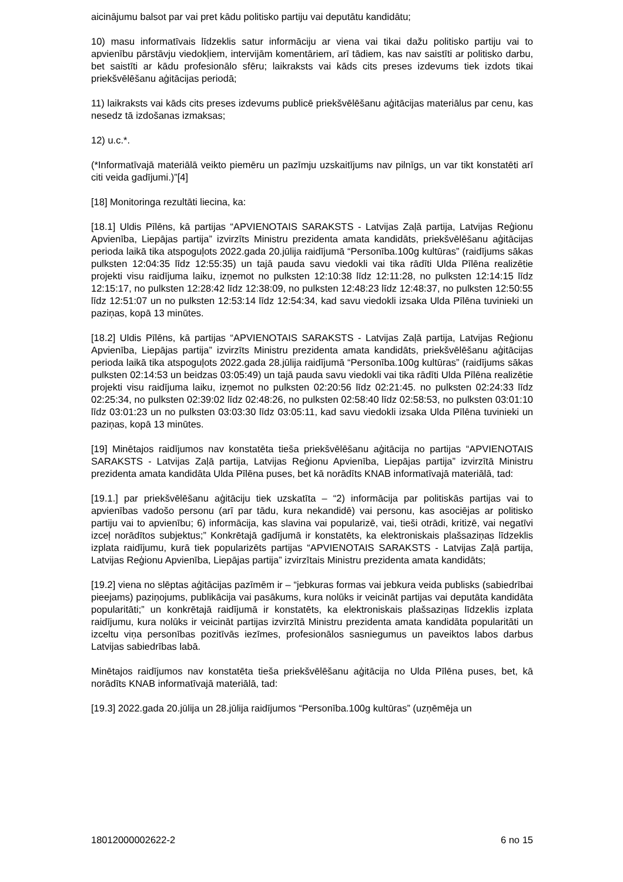aicinājumu balsot par vai pret kādu politisko partiju vai deputātu kandidātu;
10) masu informatīvais līdzeklis satur informāciju ar viena vai tikai dažu politisko partiju vai to apvienību pārstāvju viedokļiem, intervijām komentāriem, arī tādiem, kas nav saistīti ar politisko darbu, bet saistīti ar kādu profesionālo sfēru; laikraksts vai kāds cits preses izdevums tiek izdots tikai priekšvēlēšanu aģitācijas periodā;
11) laikraksts vai kāds cits preses izdevums publicē priekšvēlēšanu aģitācijas materiālus par cenu, kas nesedz tā izdošanas izmaksas;
12) u.c.*.
(*Informatīvajā materiālā veikto piemēru un pazīmju uzskaitījums nav pilnīgs, un var tikt konstatēti arī citi veida gadījumi.)”[4]
[18] Monitoringa rezultāti liecina, ka:
[18.1] Uldis Pīlēns, kā partijas “APVIENOTAIS SARAKSTS - Latvijas Zaļā partija, Latvijas Reģionu Apvienība, Liepājas partija” izvirzīts Ministru prezidenta amata kandidāts, priekšvēlēšanu aģitācijas perioda laikā tika atspoguļots 2022.gada 20.jūlija raidījumā “Personība.100g kultūras” (raidījums sākas pulksten 12:04:35 līdz 12:55:35) un tajā pauda savu viedokli vai tika rādīti Ulda Pīlēna realizētie projekti visu raidījuma laiku, izņemot no pulksten 12:10:38 līdz 12:11:28, no pulksten 12:14:15 līdz 12:15:17, no pulksten 12:28:42 līdz 12:38:09, no pulksten 12:48:23 līdz 12:48:37, no pulksten 12:50:55 līdz 12:51:07 un no pulksten 12:53:14 līdz 12:54:34, kad savu viedokli izsaka Ulda Pīlēna tuvinieki un paziņas, kopā 13 minūtes.
[18.2] Uldis Pīlēns, kā partijas “APVIENOTAIS SARAKSTS - Latvijas Zaļā partija, Latvijas Reģionu Apvienība, Liepājas partija” izvirzīts Ministru prezidenta amata kandidāts, priekšvēlēšanu aģitācijas perioda laikā tika atspoguļots 2022.gada 28.jūlija raidījumā “Personība.100g kultūras” (raidījums sākas pulksten 02:14:53 un beidzas 03:05:49) un tajā pauda savu viedokli vai tika rādīti Ulda Pīlēna realizētie projekti visu raidījuma laiku, izņemot no pulksten 02:20:56 līdz 02:21:45. no pulksten 02:24:33 līdz 02:25:34, no pulksten 02:39:02 līdz 02:48:26, no pulksten 02:58:40 līdz 02:58:53, no pulksten 03:01:10 līdz 03:01:23 un no pulksten 03:03:30 līdz 03:05:11, kad savu viedokli izsaka Ulda Pīlēna tuvinieki un paziņas, kopā 13 minūtes.
[19] Minētajos raidījumos nav konstatēta tieša priekšvēlēšanu aģitācija no partijas “APVIENOTAIS SARAKSTS - Latvijas Zaļā partija, Latvijas Reģionu Apvienība, Liepājas partija” izvirzītā Ministru prezidenta amata kandidāta Ulda Pīlēna puses, bet kā norādīts KNAB informatīvajā materiālā, tad:
[19.1.] par priekšvēlēšanu aģitāciju tiek uzskatīta – “2) informācija par politiskās partijas vai to apvienības vadošo personu (arī par tādu, kura nekandidē) vai personu, kas asociējas ar politisko partiju vai to apvienību; 6) informācija, kas slavina vai popularizē, vai, tieši otrādi, kritizē, vai negatīvi izceļ norādītos subjektus;” Konkrētajā gadījumā ir konstatēts, ka elektroniskais plašsaziņas līdzeklis izplata raidījumu, kurā tiek popularizēts partijas “APVIENOTAIS SARAKSTS - Latvijas Zaļā partija, Latvijas Reģionu Apvienība, Liepājas partija” izvirzītais Ministru prezidenta amata kandidāts;
[19.2] viena no slēptas aģitācijas pazīmēm ir – “jebkuras formas vai jebkura veida publisks (sabiedrībai pieejams) paziņojums, publikācija vai pasākums, kura nolūks ir veicināt partijas vai deputāta kandidāta popularitāti;” un konkrētajā raidījumā ir konstatēts, ka elektroniskais plašsaziņas līdzeklis izplata raidījumu, kura nolūks ir veicināt partijas izvirzītā Ministru prezidenta amata kandidāta popularitāti un izceltu viņa personības pozitīvās iezīmes, profesionālos sasniegumus un paveiktos labos darbus Latvijas sabiedrības labā.
Minētajos raidījumos nav konstatēta tieša priekšvēlēšanu aģitācija no Ulda Pīlēna puses, bet, kā norādīts KNAB informatīvajā materiālā, tad:
[19.3] 2022.gada 20.jūlija un 28.jūlija raidījumos “Personība.100g kultūras” (uzņēmēja un
18012000002622-2 6 no 15